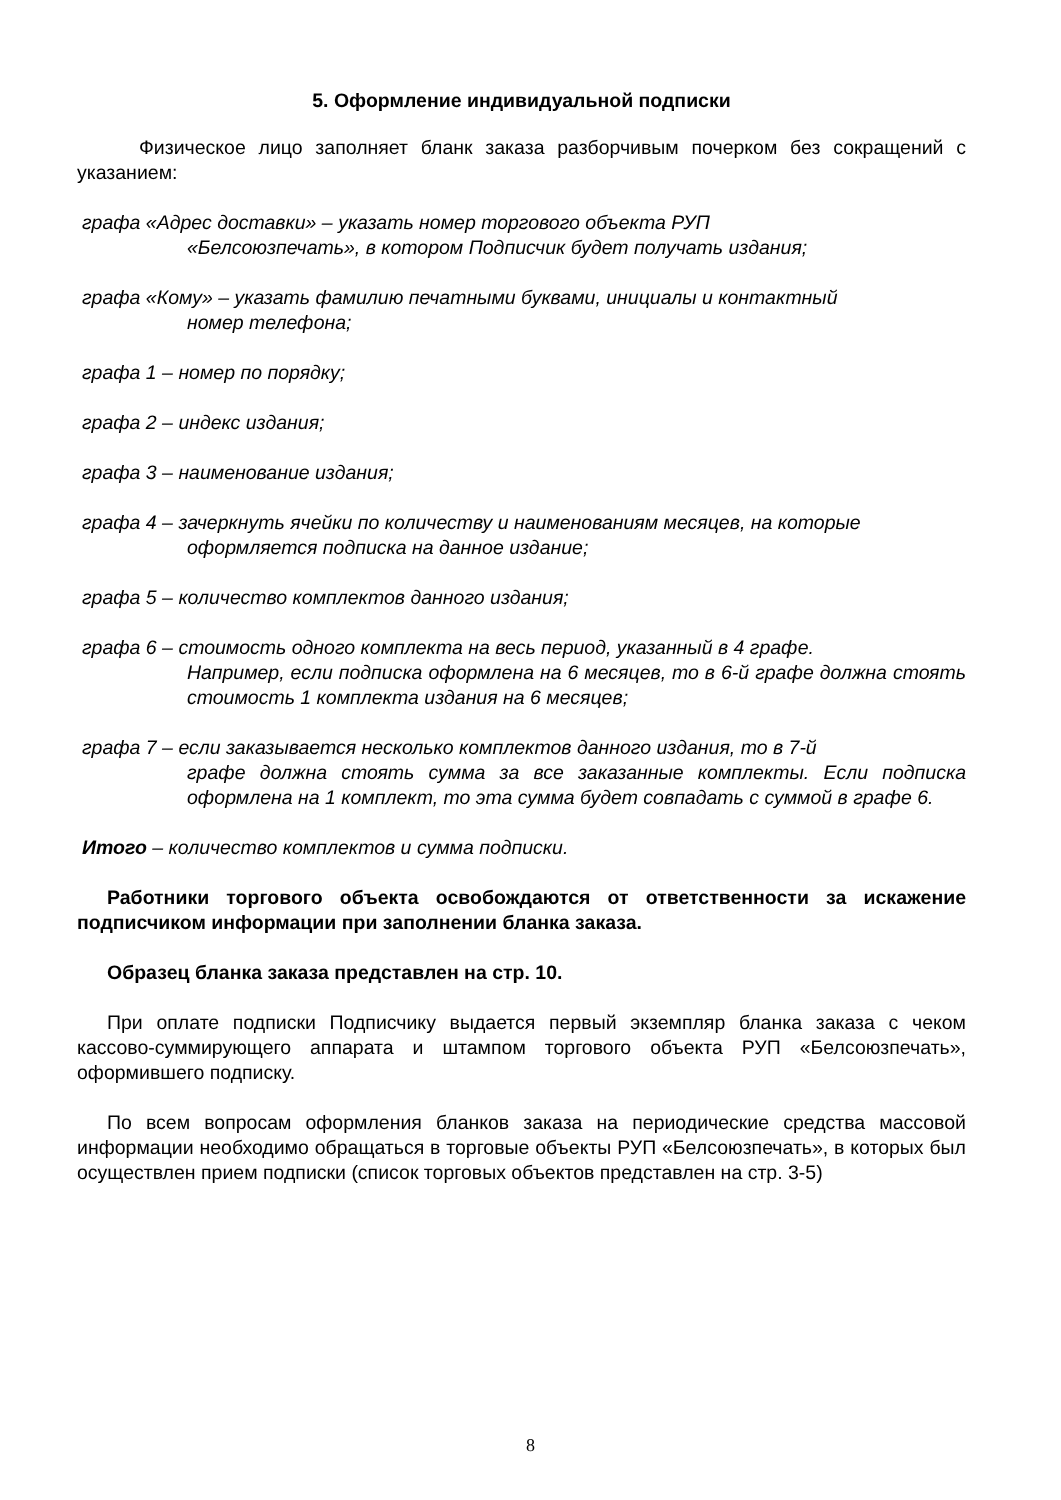5. Оформление индивидуальной подписки
Физическое лицо заполняет бланк заказа разборчивым почерком без сокращений с указанием:
графа «Адрес доставки» – указать номер торгового объекта РУП
«Белсоюзпечать», в котором Подписчик будет получать издания;
графа «Кому» – указать фамилию печатными буквами, инициалы и контактный
номер телефона;
графа 1 – номер по порядку;
графа 2 – индекс издания;
графа 3 – наименование издания;
графа 4 – зачеркнуть ячейки по количеству и наименованиям месяцев, на которые
оформляется подписка на данное издание;
графа 5 – количество комплектов данного издания;
графа 6 – стоимость одного комплекта на весь период, указанный в 4 графе.
Например, если подписка оформлена на 6 месяцев, то в 6-й графе должна стоять стоимость 1 комплекта издания на 6 месяцев;
графа 7 – если заказывается несколько комплектов данного издания, то в 7-й
графе должна стоять сумма за все заказанные комплекты. Если подписка оформлена на 1 комплект, то эта сумма будет совпадать с суммой в графе 6.
Итого – количество комплектов и сумма подписки.
Работники торгового объекта освобождаются от ответственности за искажение подписчиком информации при заполнении бланка заказа.
Образец бланка заказа представлен на стр. 10.
При оплате подписки Подписчику выдается первый экземпляр бланка заказа с чеком кассово-суммирующего аппарата и штампом торгового объекта РУП «Белсоюзпечать», оформившего подписку.
По всем вопросам оформления бланков заказа на периодические средства массовой информации необходимо обращаться в торговые объекты РУП «Белсоюзпечать», в которых был осуществлен прием подписки (список торговых объектов представлен на стр. 3-5)
8